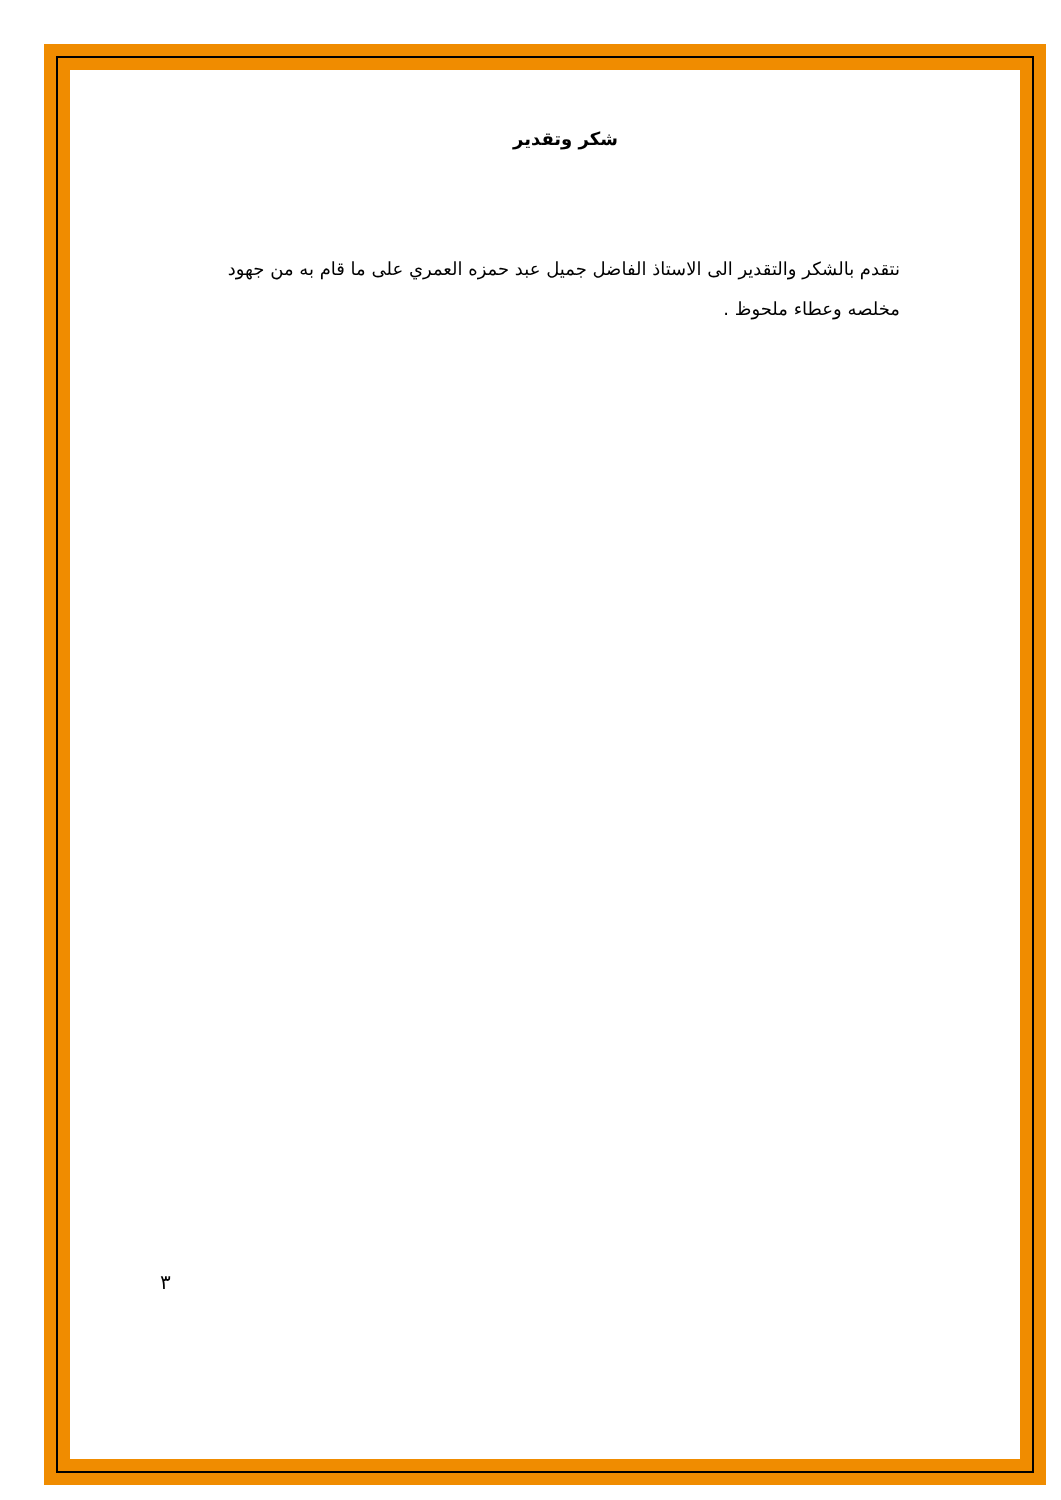شكر وتقدير
نتقدم بالشكر والتقدير الى الاستاذ الفاضل جميل عبد حمزه العمري على ما قام به من جهود مخلصه وعطاء ملحوظ .
٣